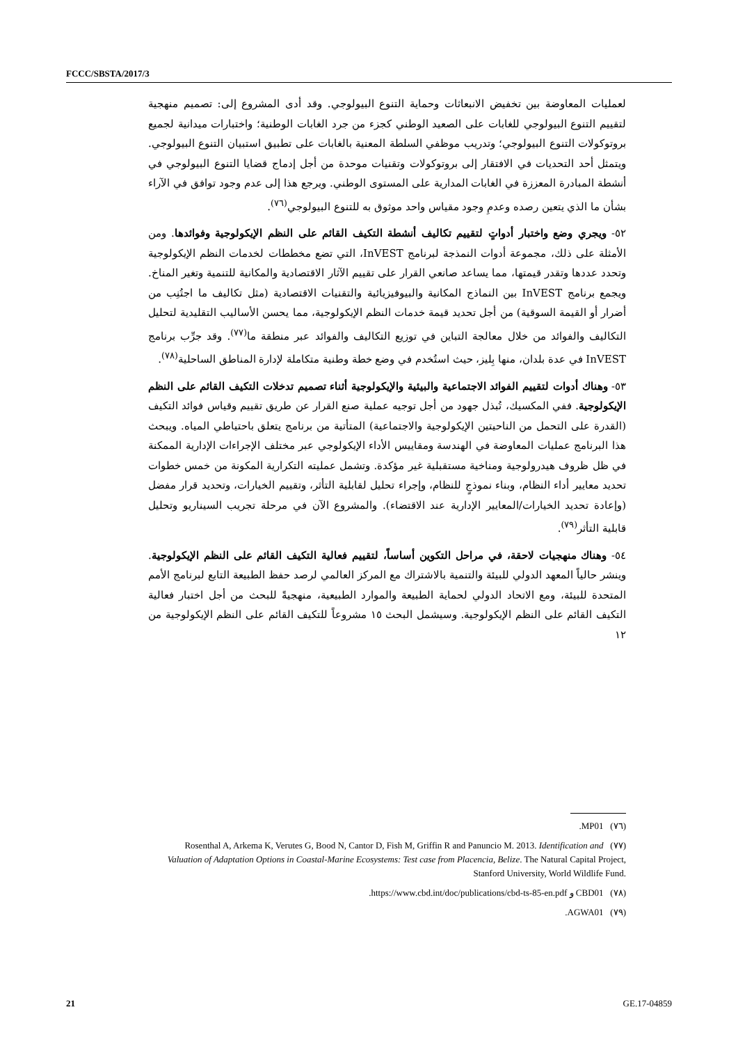FCCC/SBSTA/2017/3
لعمليات المعاوضة بين تخفيض الانبعاثات وحماية التنوع البيولوجي. وقد أدى المشروع إلى: تصميم منهجية لتقييم التنوع البيولوجي للغابات على الصعيد الوطني كجزء من جرد الغابات الوطنية؛ واختبارات ميدانية لجميع بروتوكولات التنوع البيولوجي؛ وتدريب موظفي السلطة المعنية بالغابات على تطبيق استبيان التنوع البيولوجي. ويتمثل أحد التحديات في الافتقار إلى بروتوكولات وتقنيات موحدة من أجل إدماج قضايا التنوع البيولوجي في أنشطة المبادرة المعززة في الغابات المدارية على المستوى الوطني. ويرجع هذا إلى عدم وجود توافق في الآراء بشأن ما الذي يتعين رصده وعدمِ وجود مقياس واحد موثوق به للتنوع البيولوجي<sup>(٧٦)</sup>.
٥٢- ويجري وضع واختبار أدواتٍ لتقييم تكاليف أنشطة التكيف القائم على النظم الإيكولوجية وفوائدها. ومن الأمثلة على ذلك، مجموعة أدوات النمذجة لبرنامج InVEST، التي تضع مخططات لخدمات النظم الإيكولوجية وتحدد عددها وتقدر قيمتها، مما يساعد صانعي القرار على تقييم الآثار الاقتصادية والمكانية للتنمية وتغير المناخ. ويجمع برنامج InVEST بين النماذج المكانية والبيوفيزيائية والتقنيات الاقتصادية (مثل تكاليف ما اجتُنِب من أضرار أو القيمة السوقية) من أجل تحديد قيمة خدمات النظم الإيكولوجية، مما يحسن الأساليب التقليدية لتحليل التكاليف والفوائد من خلال معالجة التباين في توزيع التكاليف والفوائد عبر منطقة ما<sup>(٧٧)</sup>. وقد جرِّب برنامج InVEST في عدة بلدان، منها بِليز، حيث استُخدم في وضع خطة وطنية متكاملة لإدارة المناطق الساحلية<sup>(٧٨)</sup>.
٥٣- وهناك أدوات لتقييم الفوائد الاجتماعية والبيئية والإيكولوجية أثناء تصميم تدخلات التكيف القائم على النظم الإيكولوجية. ففي المكسيك، تُبذل جهود من أجل توجيه عملية صنع القرار عن طريق تقييم وقياس فوائد التكيف (القدرة على التحمل من الناحيتين الإيكولوجية والاجتماعية) المتأتية من برنامج يتعلق باحتياطي المياه. ويبحث هذا البرنامج عمليات المعاوضة في الهندسة ومقاييس الأداء الإيكولوجي عبر مختلف الإجراءات الإدارية الممكنة في ظل ظروف هيدرولوجية ومناخية مستقبلية غير مؤكدة. وتشمل عمليته التكرارية المكونة من خمس خطوات تحديد معايير أداء النظام، وبناء نموذجٍ للنظام، وإجراء تحليل لقابلية التأثر، وتقييم الخيارات، وتحديد قرار مفضل (وإعادة تحديد الخيارات/المعايير الإدارية عند الاقتضاء). والمشروع الآن في مرحلة تجريب السيناريو وتحليل قابلية التأثر<sup>(٧٩)</sup>.
٥٤- وهناك منهجيات لاحقة، في مراحل التكوين أساساً، لتقييم فعالية التكيف القائم على النظم الإيكولوجية. وينشر حالياً المعهد الدولي للبيئة والتنمية بالاشتراك مع المركز العالمي لرصد حفظ الطبيعة التابع لبرنامج الأمم المتحدة للبيئة، ومع الاتحاد الدولي لحماية الطبيعة والموارد الطبيعية، منهجيةً للبحث من أجل اختبار فعالية التكيف القائم على النظم الإيكولوجية. وسيشمل البحث ١٥ مشروعاً للتكيف القائم على النظم الإيكولوجية من ١٢
(٧٦) MP01.
(٧٧) Rosenthal A, Arkema K, Verutes G, Bood N, Cantor D, Fish M, Griffin R and Panuncio M. 2013. Identification and Valuation of Adaptation Options in Coastal-Marine Ecosystems: Test case from Placencia, Belize. The Natural Capital Project, Stanford University, World Wildlife Fund.
(٧٨) CBD01 و https://www.cbd.int/doc/publications/cbd-ts-85-en.pdf.
(٧٩) AGWA01.
21 GE.17-04859